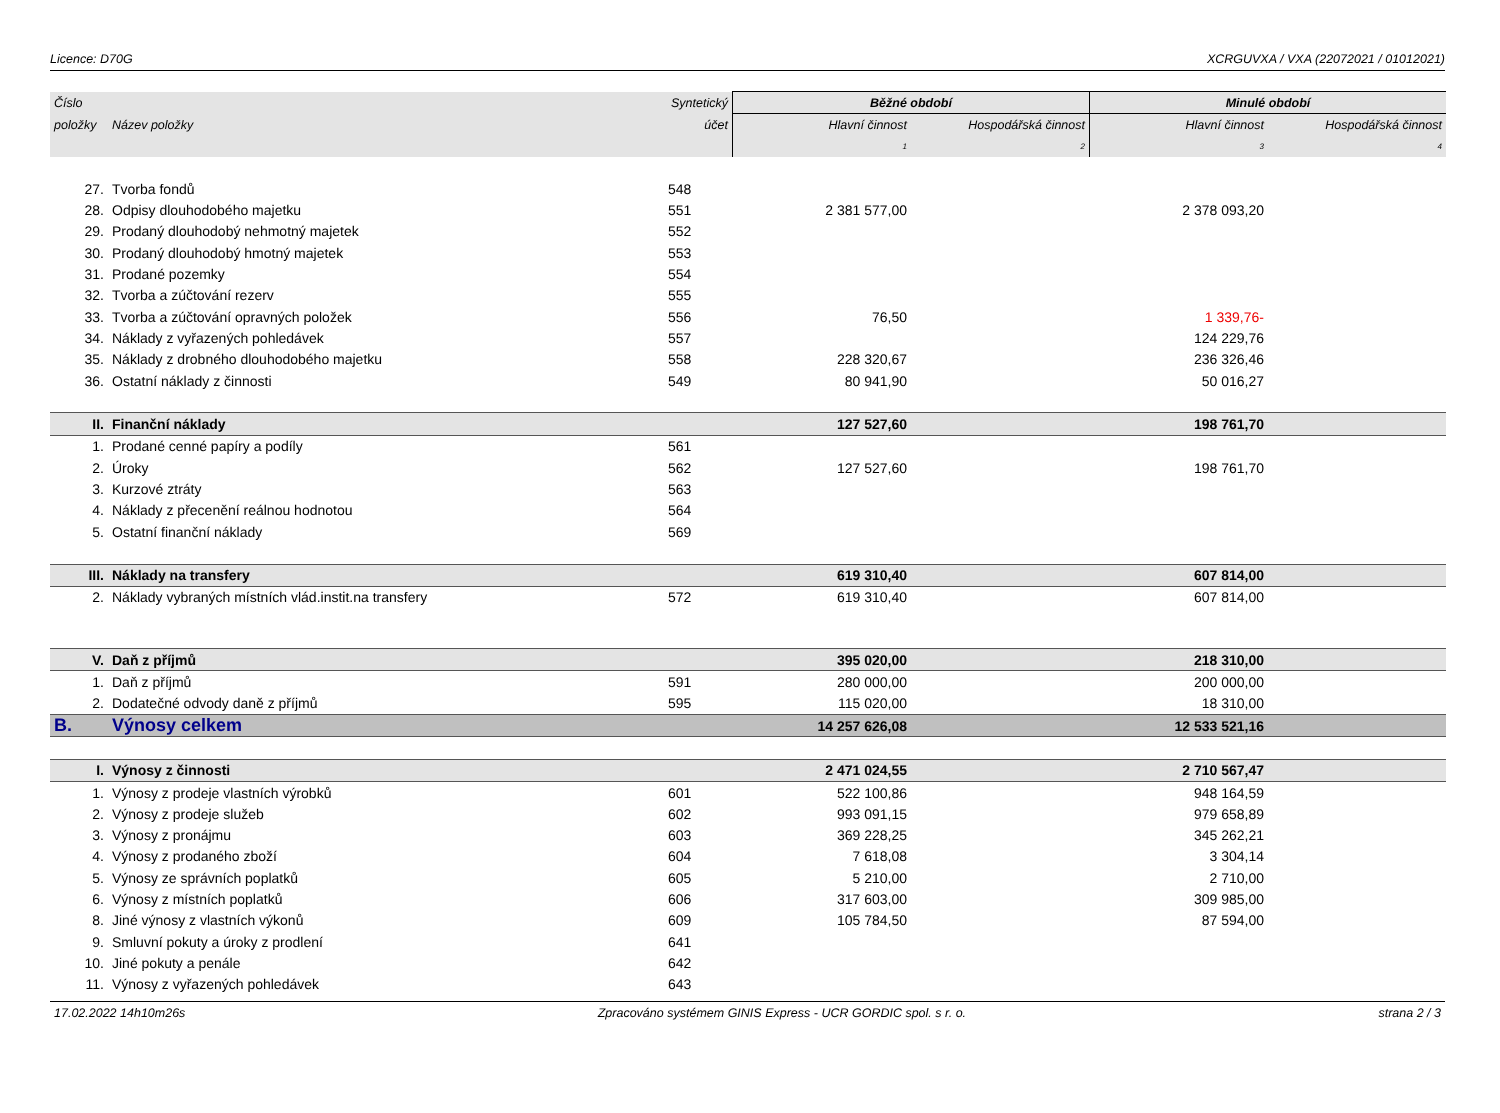Licence: D70G XCRGUVXA / VXA (22072021 / 01012021)
| Číslo | | Syntetický | Běžné období | | Minulé období | |
| --- | --- | --- | --- | --- | --- | --- |
| položky | Název položky | účet | Hlavní činnost | Hospodářská činnost | Hlavní činnost | Hospodářská činnost |
| | | | 1 | 2 | 3 | 4 |
| 27. | Tvorba fondů | 548 | | | | |
| 28. | Odpisy dlouhodobého majetku | 551 | 2 381 577,00 | | 2 378 093,20 | |
| 29. | Prodaný dlouhodobý nehmotný majetek | 552 | | | | |
| 30. | Prodaný dlouhodobý hmotný majetek | 553 | | | | |
| 31. | Prodané pozemky | 554 | | | | |
| 32. | Tvorba a zúčtování rezerv | 555 | | | | |
| 33. | Tvorba a zúčtování opravných položek | 556 | 76,50 | | 1 339,76- | |
| 34. | Náklady z vyřazených pohledávek | 557 | | | 124 229,76 | |
| 35. | Náklady z drobného dlouhodobého majetku | 558 | 228 320,67 | | 236 326,46 | |
| 36. | Ostatní náklady z činnosti | 549 | 80 941,90 | | 50 016,27 | |
| II. | Finanční náklady | | 127 527,60 | | 198 761,70 | |
| 1. | Prodané cenné papíry a podíly | 561 | | | | |
| 2. | Úroky | 562 | 127 527,60 | | 198 761,70 | |
| 3. | Kurzové ztráty | 563 | | | | |
| 4. | Náklady z přecenění reálnou hodnotou | 564 | | | | |
| 5. | Ostatní finanční náklady | 569 | | | | |
| III. | Náklady na transfery | | 619 310,40 | | 607 814,00 | |
| 2. | Náklady vybraných místních vlád.instit.na transfery | 572 | 619 310,40 | | 607 814,00 | |
| V. | Daň z příjmů | | 395 020,00 | | 218 310,00 | |
| 1. | Daň z příjmů | 591 | 280 000,00 | | 200 000,00 | |
| 2. | Dodatečné odvody daně z příjmů | 595 | 115 020,00 | | 18 310,00 | |
| B. | Výnosy celkem | | 14 257 626,08 | | 12 533 521,16 | |
| I. | Výnosy z činnosti | | 2 471 024,55 | | 2 710 567,47 | |
| 1. | Výnosy z prodeje vlastních výrobků | 601 | 522 100,86 | | 948 164,59 | |
| 2. | Výnosy z prodeje služeb | 602 | 993 091,15 | | 979 658,89 | |
| 3. | Výnosy z pronájmu | 603 | 369 228,25 | | 345 262,21 | |
| 4. | Výnosy z prodaného zboží | 604 | 7 618,08 | | 3 304,14 | |
| 5. | Výnosy ze správních poplatků | 605 | 5 210,00 | | 2 710,00 | |
| 6. | Výnosy z místních poplatků | 606 | 317 603,00 | | 309 985,00 | |
| 8. | Jiné výnosy z vlastních výkonů | 609 | 105 784,50 | | 87 594,00 | |
| 9. | Smluvní pokuty a úroky z prodlení | 641 | | | | |
| 10. | Jiné pokuty a penále | 642 | | | | |
| 11. | Výnosy z vyřazených pohledávek | 643 | | | | |
17.02.2022 14h10m26s Zpracováno systémem GINIS Express - UCR GORDIC spol. s r. o. strana 2 / 3